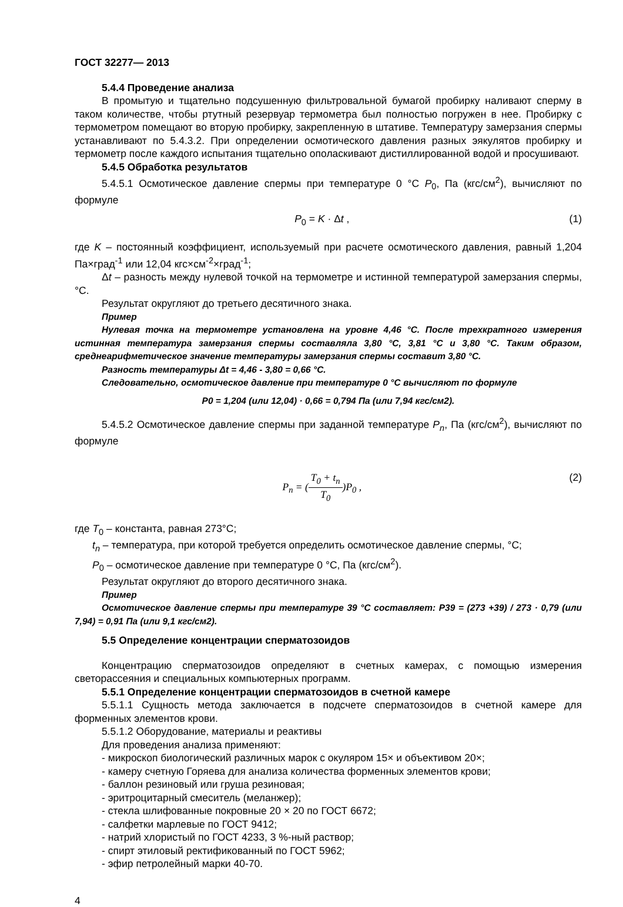ГОСТ 32277— 2013
5.4.4 Проведение анализа
В промытую и тщательно подсушенную фильтровальной бумагой пробирку наливают сперму в таком количестве, чтобы ртутный резервуар термометра был полностью погружен в нее. Пробирку с термометром помещают во вторую пробирку, закрепленную в штативе. Температуру замерзания спермы устанавливают по 5.4.3.2. При определении осмотического давления разных эякулятов пробирку и термометр после каждого испытания тщательно ополаскивают дистиллированной водой и просушивают.
5.4.5 Обработка результатов
5.4.5.1 Осмотическое давление спермы при температуре 0 °С P<sub>0</sub>, Па (кгс/см<sup>2</sup>), вычисляют по формуле
P<sub>0</sub> = K · Δt , (1)
где K – постоянный коэффициент, используемый при расчете осмотического давления, равный 1,204 Па×град<sup>-1</sup> или 12,04 кгс×см<sup>-2</sup>×град<sup>-1</sup>;
Δt – разность между нулевой точкой на термометре и истинной температурой замерзания спермы, °С.
Результат округляют до третьего десятичного знака.
Пример
Нулевая точка на термометре установлена на уровне 4,46 °С. После трехкратного измерения истинная температура замерзания спермы составляла 3,80 °С, 3,81 °С и 3,80 °С. Таким образом, среднеарифметическое значение температуры замерзания спермы составит 3,80 °С.
Разность температуры Δt = 4,46 - 3,80 = 0,66 °С.
Следовательно, осмотическое давление при температуре 0 °С вычисляют по формуле
P0 = 1,204 (или 12,04) · 0,66 = 0,794 Па (или 7,94 кгс/см2).
5.4.5.2 Осмотическое давление спермы при заданной температуре P<sub>n</sub>, Па (кгс/см<sup>2</sup>), вычисляют по формуле
P<sub>n</sub> = (T<sub>0</sub> + t<sub>n</sub> T<sub>0</sub>)P<sub>0</sub> , (2)
где T<sub>0</sub> – константа, равная 273°С;
t<sub>n</sub> – температура, при которой требуется определить осмотическое давление спермы, °С;
P<sub>0</sub> – осмотическое давление при температуре 0 °С, Па (кгс/см<sup>2</sup>).
Результат округляют до второго десятичного знака.
Пример
Осмотическое давление спермы при температуре 39 °С составляет: Р39 = (273 +39) / 273 · 0,79 (или 7,94) = 0,91 Па (или 9,1 кгс/см2).
5.5 Определение концентрации сперматозоидов
Концентрацию сперматозоидов определяют в счетных камерах, с помощью измерения светорассеяния и специальных компьютерных программ.
5.5.1 Определение концентрации сперматозоидов в счетной камере
5.5.1.1 Сущность метода заключается в подсчете сперматозоидов в счетной камере для форменных элементов крови.
5.5.1.2 Оборудование, материалы и реактивы
Для проведения анализа применяют:
- микроскоп биологический различных марок с окуляром 15× и объективом 20×;
- камеру счетную Горяева для анализа количества форменных элементов крови;
- баллон резиновый или груша резиновая;
- эритроцитарный смеситель (меланжер);
- стекла шлифованные покровные 20 × 20 по ГОСТ 6672;
- салфетки марлевые по ГОСТ 9412;
- натрий хлористый по ГОСТ 4233, 3 %-ный раствор;
- спирт этиловый ректификованный по ГОСТ 5962;
- эфир петролейный марки 40-70.
4